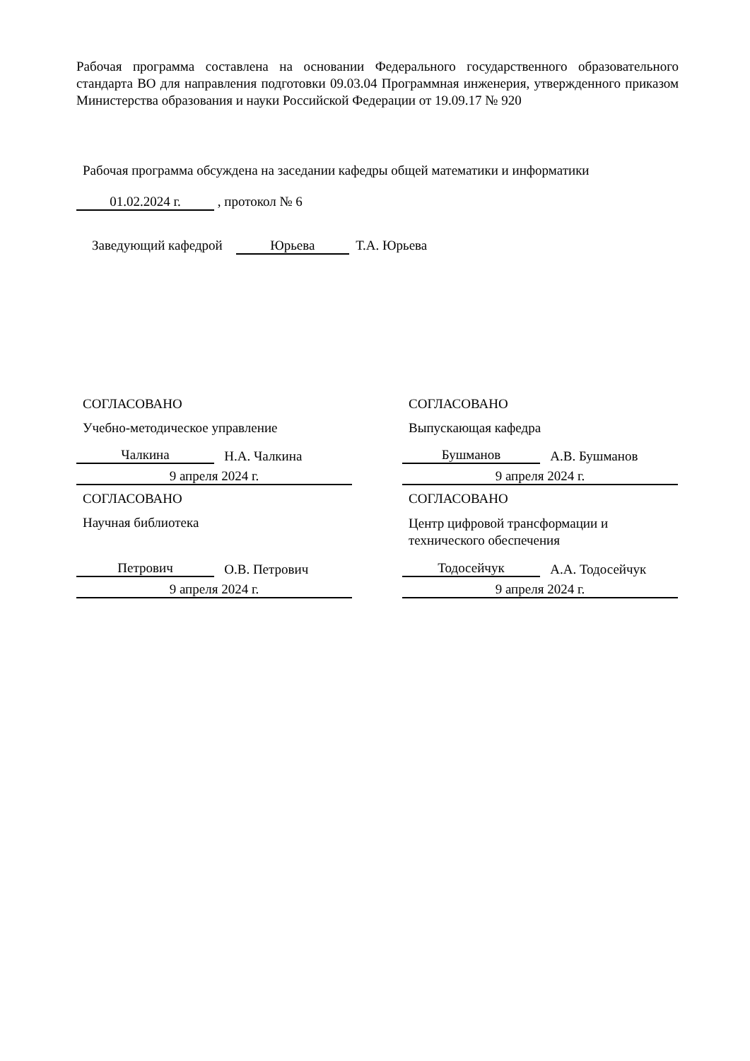Рабочая программа составлена на основании Федерального государственного образовательного стандарта ВО для направления подготовки 09.03.04 Программная инженерия, утвержденного приказом Министерства образования и науки Российской Федерации от 19.09.17 № 920
Рабочая программа обсуждена на заседании кафедры общей математики и информатики
01.02.2024 г. , протокол № 6
Заведующий кафедрой Юрьева Т.А. Юрьева
СОГЛАСОВАНО
Учебно-методическое управление
Чалкина Н.А. Чалкина
9 апреля 2024 г.
СОГЛАСОВАНО
Научная библиотека
Петрович О.В. Петрович
9 апреля 2024 г.
СОГЛАСОВАНО
Выпускающая кафедра
Бушманов А.В. Бушманов
9 апреля 2024 г.
СОГЛАСОВАНО
Центр цифровой трансформации и
технического обеспечения
Тодосейчук А.А. Тодосейчук
9 апреля 2024 г.